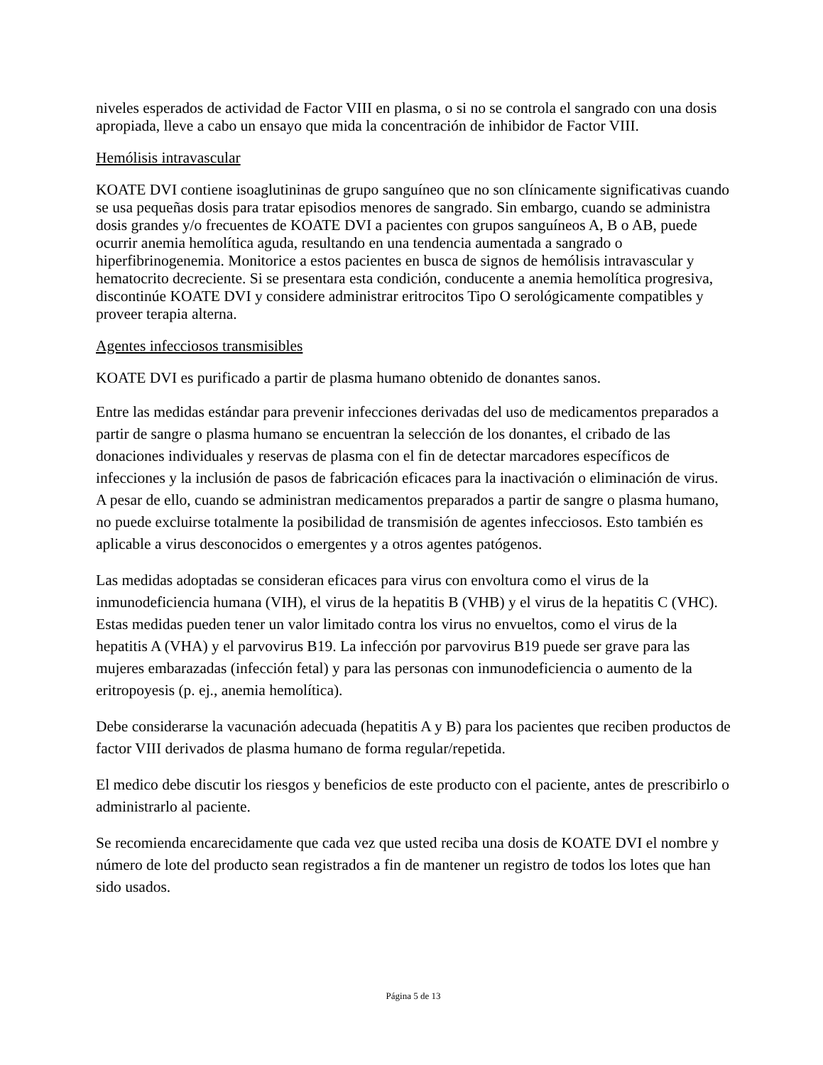niveles esperados de actividad de Factor VIII en plasma, o si no se controla el sangrado con una dosis apropiada, lleve a cabo un ensayo que mida la concentración de inhibidor de Factor VIII.
Hemólisis intravascular
KOATE DVI contiene isoaglutininas de grupo sanguíneo que no son clínicamente significativas cuando se usa pequeñas dosis para tratar episodios menores de sangrado. Sin embargo, cuando se administra dosis grandes y/o frecuentes de KOATE DVI a pacientes con grupos sanguíneos A, B o AB, puede ocurrir anemia hemolítica aguda, resultando en una tendencia aumentada a sangrado o hiperfibrinogenemia. Monitorice a estos pacientes en busca de signos de hemólisis intravascular y hematocrito decreciente. Si se presentara esta condición, conducente a anemia hemolítica progresiva, discontinúe KOATE DVI y considere administrar eritrocitos Tipo O serológicamente compatibles y proveer terapia alterna.
Agentes infecciosos transmisibles
KOATE DVI es purificado a partir de plasma humano obtenido de donantes sanos.
Entre las medidas estándar para prevenir infecciones derivadas del uso de medicamentos preparados a partir de sangre o plasma humano se encuentran la selección de los donantes, el cribado de las donaciones individuales y reservas de plasma con el fin de detectar marcadores específicos de infecciones y la inclusión de pasos de fabricación eficaces para la inactivación o eliminación de virus. A pesar de ello, cuando se administran medicamentos preparados a partir de sangre o plasma humano, no puede excluirse totalmente la posibilidad de transmisión de agentes infecciosos. Esto también es aplicable a virus desconocidos o emergentes y a otros agentes patógenos.
Las medidas adoptadas se consideran eficaces para virus con envoltura como el virus de la inmunodeficiencia humana (VIH), el virus de la hepatitis B (VHB) y el virus de la hepatitis C (VHC). Estas medidas pueden tener un valor limitado contra los virus no envueltos, como el virus de la hepatitis A (VHA) y el parvovirus B19. La infección por parvovirus B19 puede ser grave para las mujeres embarazadas (infección fetal) y para las personas con inmunodeficiencia o aumento de la eritropoyesis (p. ej., anemia hemolítica).
Debe considerarse la vacunación adecuada (hepatitis A y B) para los pacientes que reciben productos de factor VIII derivados de plasma humano de forma regular/repetida.
El medico debe discutir los riesgos y beneficios de este producto con el paciente, antes de prescribirlo o administrarlo al paciente.
Se recomienda encarecidamente que cada vez que usted reciba una dosis de KOATE DVI el nombre y número de lote del producto sean registrados a fin de mantener un registro de todos los lotes que han sido usados.
Página 5 de 13